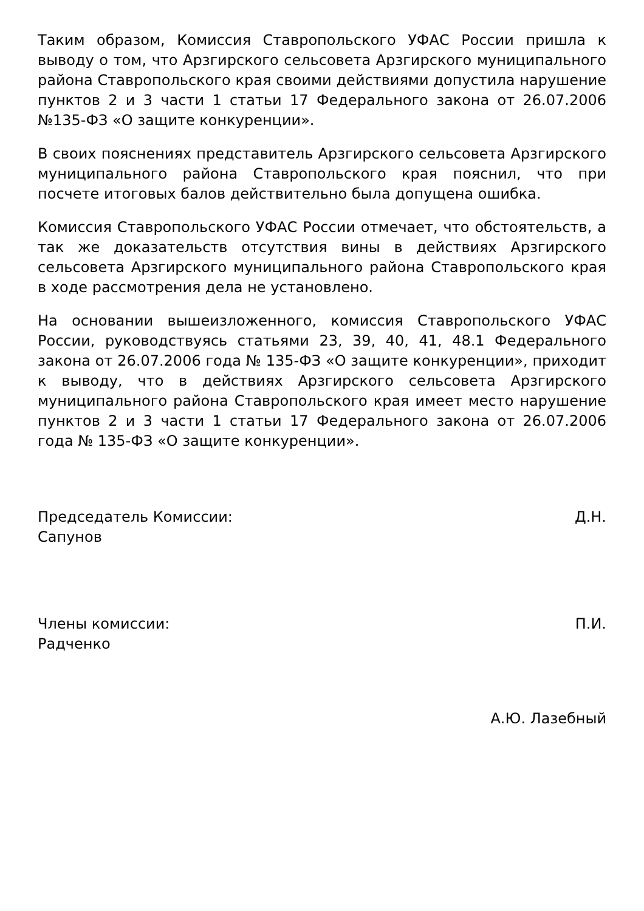Таким образом, Комиссия Ставропольского УФАС России пришла к выводу о том, что Арзгирского сельсовета Арзгирского муниципального района Ставропольского края своими действиями допустила нарушение пунктов 2 и 3 части 1 статьи 17 Федерального закона от 26.07.2006 №135-ФЗ «О защите конкуренции».
В своих пояснениях представитель Арзгирского сельсовета Арзгирского муниципального района Ставропольского края пояснил, что при посчете итоговых балов действительно была допущена ошибка.
Комиссия Ставропольского УФАС России отмечает, что обстоятельств, а так же доказательств отсутствия вины в действиях Арзгирского сельсовета Арзгирского муниципального района Ставропольского края в ходе рассмотрения дела не установлено.
На основании вышеизложенного, комиссия Ставропольского УФАС России, руководствуясь статьями 23, 39, 40, 41, 48.1 Федерального закона от 26.07.2006 года № 135-ФЗ «О защите конкуренции», приходит к выводу, что в действиях Арзгирского сельсовета Арзгирского муниципального района Ставропольского края имеет место нарушение пунктов 2 и 3 части 1 статьи 17 Федерального закона от 26.07.2006 года № 135-ФЗ «О защите конкуренции».
Председатель Комиссии: Д.Н.
Сапунов
Члены комиссии: П.И.
Радченко
А.Ю. Лазебный